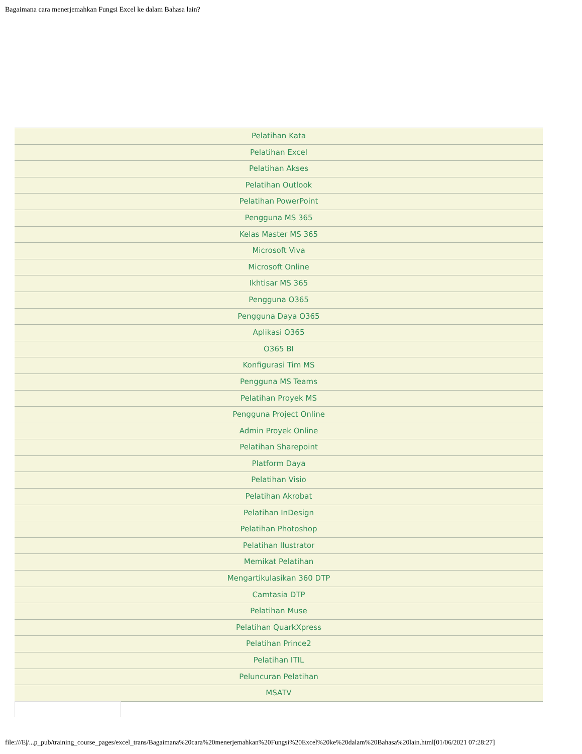Bagaimana cara menerjemahkan Fungsi Excel ke dalam Bahasa lain?
Pelatihan Kata
Pelatihan Excel
Pelatihan Akses
Pelatihan Outlook
Pelatihan PowerPoint
Pengguna MS 365
Kelas Master MS 365
Microsoft Viva
Microsoft Online
Ikhtisar MS 365
Pengguna O365
Pengguna Daya O365
Aplikasi O365
O365 BI
Konfigurasi Tim MS
Pengguna MS Teams
Pelatihan Proyek MS
Pengguna Project Online
Admin Proyek Online
Pelatihan Sharepoint
Platform Daya
Pelatihan Visio
Pelatihan Akrobat
Pelatihan InDesign
Pelatihan Photoshop
Pelatihan Ilustrator
Memikat Pelatihan
Mengartikulasikan 360 DTP
Camtasia DTP
Pelatihan Muse
Pelatihan QuarkXpress
Pelatihan Prince2
Pelatihan ITIL
Peluncuran Pelatihan
MSATV
file:///E|/...p_pub/training_course_pages/excel_trans/Bagaimana%20cara%20menerjemahkan%20Fungsi%20Excel%20ke%20dalam%20Bahasa%20lain.html[01/06/2021 07:28:27]